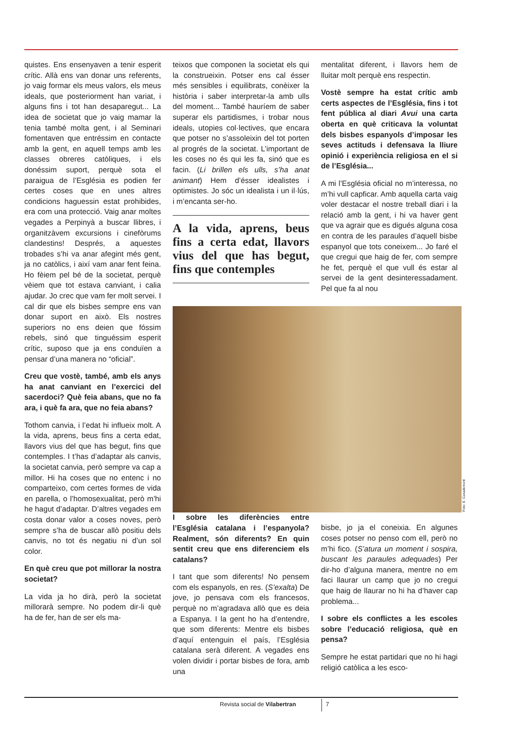quistes. Ens ensenyaven a tenir esperit crític. Allà ens van donar uns referents, jo vaig formar els meus valors, els meus ideals, que posteriorment han variat, i alguns fins i tot han desaparegut... La idea de societat que jo vaig mamar la tenia també molta gent, i al Seminari fomentaven que entréssim en contacte amb la gent, en aquell temps amb les classes obreres catòliques, i els donéssim suport, perquè sota el paraigua de l’Església es podien fer certes coses que en unes altres condicions haguessin estat prohibides, era com una protecció. Vaig anar moltes vegades a Perpinyà a buscar llibres, i organitzàvem excursions i cinefòrums clandestins! Després, a aquestes trobades s’hi va anar afegint més gent, ja no catòlics, i així vam anar fent feina. Ho fèiem pel bé de la societat, perquè vèiem que tot estava canviant, i calia ajudar. Jo crec que vam fer molt servei. I cal dir que els bisbes sempre ens van donar suport en això. Els nostres superiors no ens deien que fóssim rebels, sinó que tinguéssim esperit crític, suposo que ja ens conduïen a pensar d’una manera no “oficial”.
Creu que vostè, també, amb els anys ha anat canviant en l’exercici del sacerdoci? Què feia abans, que no fa ara, i què fa ara, que no feia abans?
Tothom canvia, i l’edat hi influeix molt. A la vida, aprens, beus fins a certa edat, llavors vius del que has begut, fins que contemples. I t’has d’adaptar als canvis, la societat canvia, però sempre va cap a millor. Hi ha coses que no entenc i no comparteixo, com certes formes de vida en parella, o l’homosexualitat, però m’hi he hagut d’adaptar. D’altres vegades em costa donar valor a coses noves, però sempre s’ha de buscar allò positiu dels canvis, no tot és negatiu ni d’un sol color.
En què creu que pot millorar la nostra societat?
La vida ja ho dirà, però la societat millorarà sempre. No podem dir-li què ha de fer, han de ser els ma-
teixos que componen la societat els qui la construeixin. Potser ens cal ésser més sensibles i equilibrats, conèixer la història i saber interpretar-la amb ulls del moment... També hauríem de saber superar els partidismes, i trobar nous ideals, utopies col·lectives, que encara que potser no s’assoleixin del tot porten al progrés de la societat. L’important de les coses no és qui les fa, sinó que es facin. (Li brillen els ulls, s’ha anat animant) Hem d’ésser idealistes i optimistes. Jo sóc un idealista i un il·lús, i m’encanta ser-ho.
A la vida, aprens, beus fins a certa edat, llavors vius del que has begut, fins que contemples
I sobre les diferències entre l’Església catalana i l’espanyola? Realment, són diferents? En quin sentit creu que ens diferenciem els catalans?
I tant que som diferents! No pensem com els espanyols, en res. (S’exalta) De jove, jo pensava com els francesos, perquè no m’agradava allò que es deia a Espanya. I la gent ho ha d’entendre, que som diferents: Mentre els bisbes d’aquí entenguin el país, l’Església catalana serà diferent. A vegades ens volen dividir i portar bisbes de fora, amb una
mentalitat diferent, i llavors hem de lluitar molt perquè ens respectin.
Vostè sempre ha estat crític amb certs aspectes de l’Església, fins i tot fent pública al diari Avui una carta oberta en què criticava la voluntat dels bisbes espanyols d’imposar les seves actituds i defensava la lliure opinió i experiència religiosa en el si de l’Església...
A mi l’Església oficial no m’interessa, no m’hi vull capficar. Amb aquella carta vaig voler destacar el nostre treball diari i la relació amb la gent, i hi va haver gent que va agrair que es digués alguna cosa en contra de les paraules d’aquell bisbe espanyol que tots coneixem... Jo faré el que cregui que haig de fer, com sempre he fet, perquè el que vull és estar al servei de la gent desinteressadament. Pel que fa al nou
Foto: E. Casademont
bisbe, jo ja el coneixia. En algunes coses potser no penso com ell, però no m’hi fico. (S’atura un moment i sospira, buscant les paraules adequades) Per dir-ho d’alguna manera, mentre no em faci llaurar un camp que jo no cregui que haig de llaurar no hi ha d’haver cap problema...
I sobre els conflictes a les escoles sobre l’educació religiosa, què en pensa?
Sempre he estat partidari que no hi hagi religió catòlica a les esco-
Revista social de Vilabertran 7